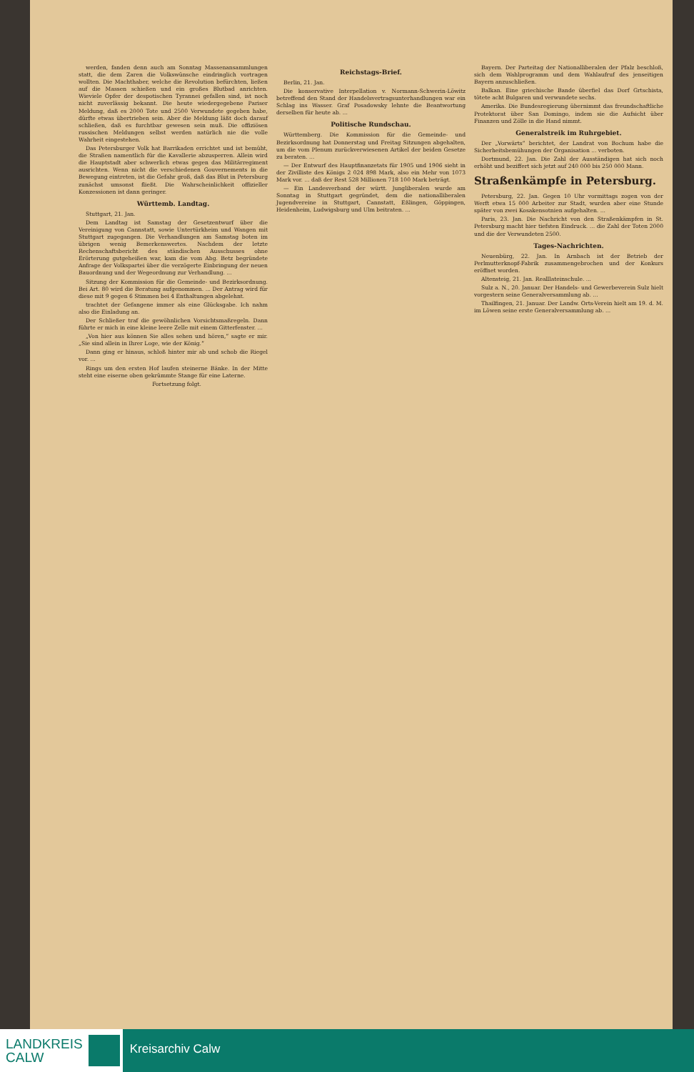werden, fanden denn auch am Sonntag Massenansammlungen statt, die dem Zaren die Volkswünsche eindringlich vortragen wollten. Die Machthaber, welche die Revolution befürchten, ließen auf die Massen schießen und ein großes Blutbad anrichten. Wieviele Opfer der despotischen Tyrannei gefallen sind, ist noch nicht zuverlässig bekannt. Die heute wiedergegebene Pariser Meldung, daß es 2000 Tote und 2500 Verwundete gegeben habe, dürfte etwas übertrieben sein. Aber die Meldung läßt doch darauf schließen, daß es furchtbar gewesen sein muß. Die offiziösen russischen Meldungen selbst werden natürlich nie die volle Wahrheit eingestehen.
Das Petersburger Volk hat Barrikaden errichtet und ist bemüht, die Straßen namentlich für die Kavallerie abzusperren. Allein wird die Hauptstadt aber schwerlich etwas gegen das Militärregiment ausrichten. Wenn nicht die verschiedenen Gouvernements in die Bewegung eintreten, ist die Gefahr groß, daß das Blut in Petersburg zunächst umsonst fließt. Die Wahrscheinlichkeit offizieller Konzessionen ist dann geringer.
Württemb. Landtag.
Stuttgart, 21. Jan.
Dem Landtag ist Samstag der Gesetzentwurf über die Vereinigung von Cannstatt, sowie Untertürkheim und Wangen mit Stuttgart zugegangen. Die Verhandlungen am Samstag boten im übrigen wenig Bemerkenswertes. Nachdem der letzte Rechenschaftsbericht des ständischen Ausschusses ohne Erörterung gutgeheißen war, kam die vom Abg. Betz begründete Anfrage der Volkspartei über die verzögerte Einbringung der neuen Bauordnung und der Wegeordnung zur Verhandlung. ...
Sitzung der Kommission für die Gemeinde- und Bezirksordnung. Bei Art. 80 wird die Beratung aufgenommen. ... Der Antrag wird für diese mit 9 gegen 6 Stimmen bei 4 Enthaltungen abgelehnt.
trachtet der Gefangene immer als eine Glücksgabe. Ich nahm also die Einladung an.
Der Schließer traf die gewöhnlichen Vorsichtsmaßregeln. Dann führte er mich in eine kleine leere Zelle mit einem Gitterfenster. ...
„Von hier aus können Sie alles sehen und hören,“ sagte er mir. „Sie sind allein in Ihrer Loge, wie der König.“
Dann ging er hinaus, schloß hinter mir ab und schob die Riegel vor. ...
Rings um den ersten Hof laufen steinerne Bänke. In der Mitte steht eine eiserne oben gekrümmte Stange für eine Laterne.
Fortsetzung folgt.
Reichstags-Brief.
Berlin, 21. Jan.
Die konservative Interpellation v. Normann-Schwerin-Löwitz betreffend den Stand der Handelsvertragsunterhandlungen war ein Schlag ins Wasser. Graf Posadowsky lehnte die Beantwortung derselben für heute ab. ...
Politische Rundschau.
Württemberg. Die Kommission für die Gemeinde- und Bezirksordnung hat Donnerstag und Freitag Sitzungen abgehalten, um die vom Plenum zurückverwiesenen Artikel der beiden Gesetze zu beraten. ...
— Der Entwurf des Hauptfinanzetats für 1905 und 1906 sieht in der Zivilliste des Königs 2 024 898 Mark, also ein Mehr von 1073 Mark vor. ... daß der Rest 528 Millionen 718 100 Mark beträgt.
— Ein Landesverband der württ. Jungliberalen wurde am Sonntag in Stuttgart gegründet, dem die nationalliberalen Jugendvereine in Stuttgart, Cannstatt, Eßlingen, Göppingen, Heidenheim, Ludwigsburg und Ulm beitraten. ...
Bayern. Der Parteitag der Nationalliberalen der Pfalz beschloß, sich dem Wahlprogramm und dem Wahlaufruf des jenseitigen Bayern anzuschließen.
Balkan. Eine griechische Bande überfiel das Dorf Grtschista, tötete acht Bulgaren und verwundete sechs.
Amerika. Die Bundesregierung übernimmt das freundschaftliche Protektorat über San Domingo, indem sie die Aufsicht über Finanzen und Zölle in die Hand nimmt.
Generalstreik im Ruhrgebiet.
Der „Vorwärts“ berichtet, der Landrat von Bochum habe die Sicherheitsbemühungen der Organisation ... verboten.
Dortmund, 22. Jan. Die Zahl der Ausständigen hat sich noch erhöht und beziffert sich jetzt auf 240 000 bis 250 000 Mann.
Straßenkämpfe in Petersburg.
Petersburg, 22. Jan. Gegen 10 Uhr vormittags zogen von der Werft etwa 15 000 Arbeiter zur Stadt, wurden aber eine Stunde später von zwei Kosakensotnien aufgehalten. ...
Paris, 23. Jan. Die Nachricht von den Straßenkämpfen in St. Petersburg macht hier tiefsten Eindruck. ... die Zahl der Toten 2000 und die der Verwundeten 2500.
Tages-Nachrichten.
Neuenbürg, 22. Jan. In Arnbach ist der Betrieb der Perlmutterknopf-Fabrik zusammengebrochen und der Konkurs eröffnet worden.
Altensteig, 21. Jan. Realllateinschule. ...
Sulz a. N., 20. Januar. Der Handels- und Gewerbeverein Sulz hielt vorgestern seine Generalversammlung ab. ...
Thailfingen, 21. Januar. Der Landw. Orts-Verein hielt am 19. d. M. im Löwen seine erste Generalversammlung ab. ...
LANDKREIS
CALW
Kreisarchiv Calw